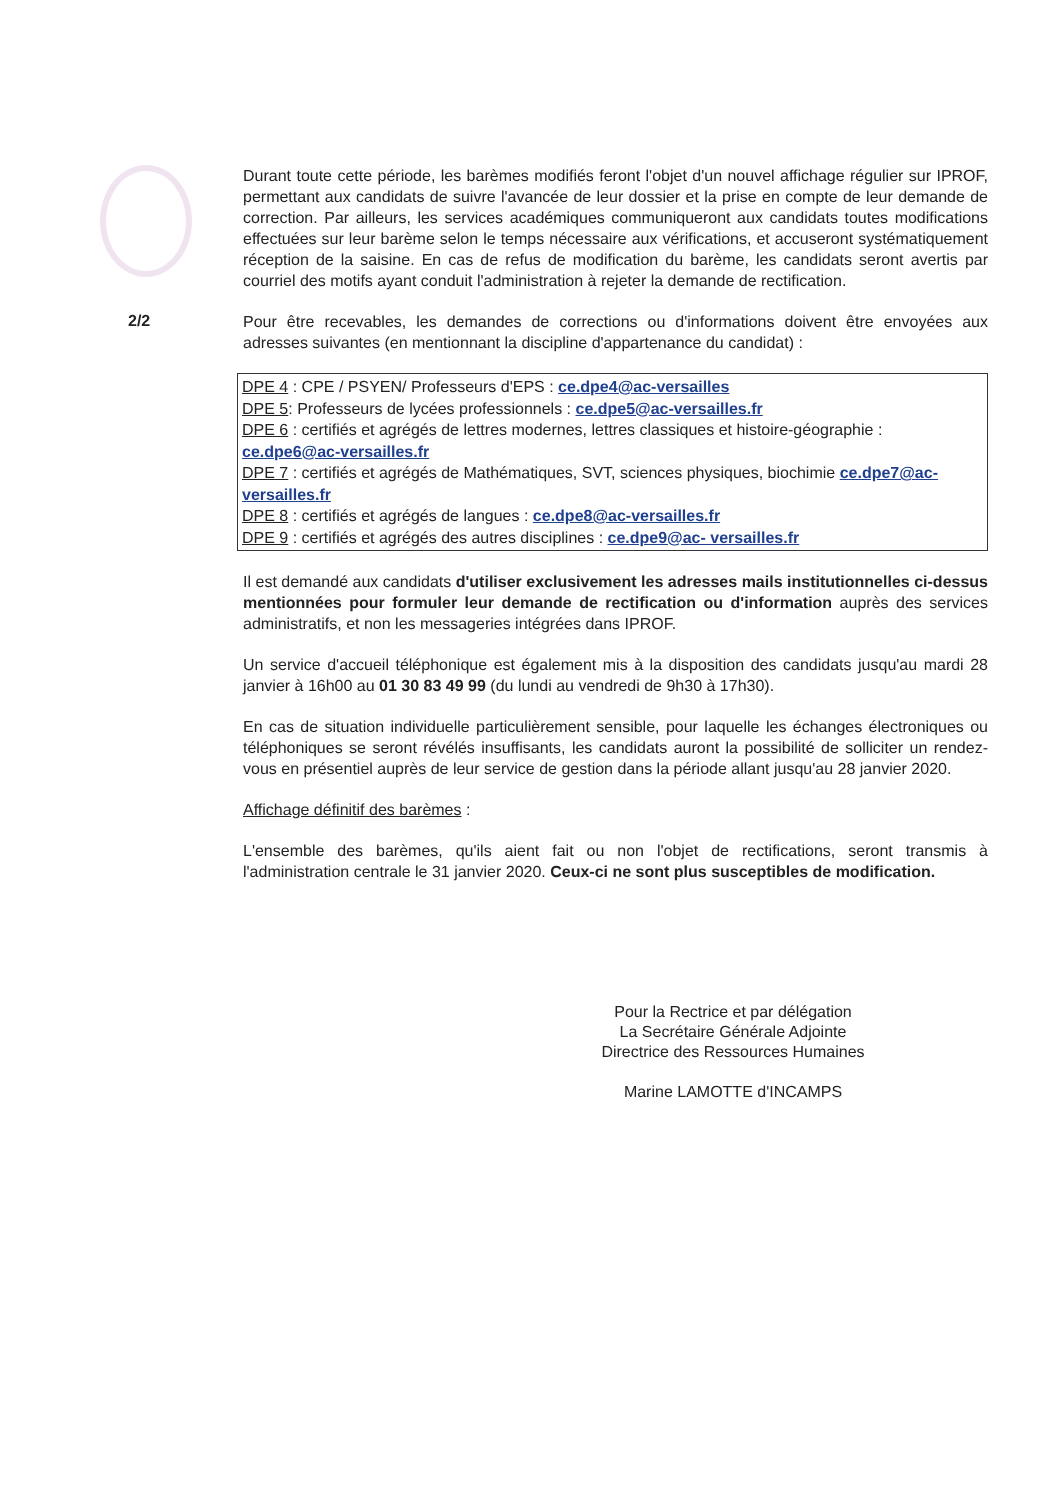2/2
Durant toute cette période, les barèmes modifiés feront l'objet d'un nouvel affichage régulier sur IPROF, permettant aux candidats de suivre l'avancée de leur dossier et la prise en compte de leur demande de correction. Par ailleurs, les services académiques communiqueront aux candidats toutes modifications effectuées sur leur barème selon le temps nécessaire aux vérifications, et accuseront systématiquement réception de la saisine. En cas de refus de modification du barème, les candidats seront avertis par courriel des motifs ayant conduit l'administration à rejeter la demande de rectification.
Pour être recevables, les demandes de corrections ou d'informations doivent être envoyées aux adresses suivantes (en mentionnant la discipline d'appartenance du candidat) :
DPE 4 : CPE / PSYEN/ Professeurs d'EPS : ce.dpe4@ac-versailles
DPE 5: Professeurs de lycées professionnels : ce.dpe5@ac-versailles.fr
DPE 6 : certifiés et agrégés de lettres modernes, lettres classiques et histoire-géographie : ce.dpe6@ac-versailles.fr
DPE 7 : certifiés et agrégés de Mathématiques, SVT, sciences physiques, biochimie ce.dpe7@ac-versailles.fr
DPE 8 : certifiés et agrégés de langues : ce.dpe8@ac-versailles.fr
DPE 9 : certifiés et agrégés des autres disciplines : ce.dpe9@ac- versailles.fr
Il est demandé aux candidats d'utiliser exclusivement les adresses mails institutionnelles ci-dessus mentionnées pour formuler leur demande de rectification ou d'information auprès des services administratifs, et non les messageries intégrées dans IPROF.
Un service d'accueil téléphonique est également mis à la disposition des candidats jusqu'au mardi 28 janvier à 16h00 au 01 30 83 49 99 (du lundi au vendredi de 9h30 à 17h30).
En cas de situation individuelle particulièrement sensible, pour laquelle les échanges électroniques ou téléphoniques se seront révélés insuffisants, les candidats auront la possibilité de solliciter un rendez-vous en présentiel auprès de leur service de gestion dans la période allant jusqu'au 28 janvier 2020.
Affichage définitif des barèmes :
L'ensemble des barèmes, qu'ils aient fait ou non l'objet de rectifications, seront transmis à l'administration centrale le 31 janvier 2020. Ceux-ci ne sont plus susceptibles de modification.
Pour la Rectrice et par délégation
La Secrétaire Générale Adjointe
Directrice des Ressources Humaines
Marine LAMOTTE d'INCAMPS